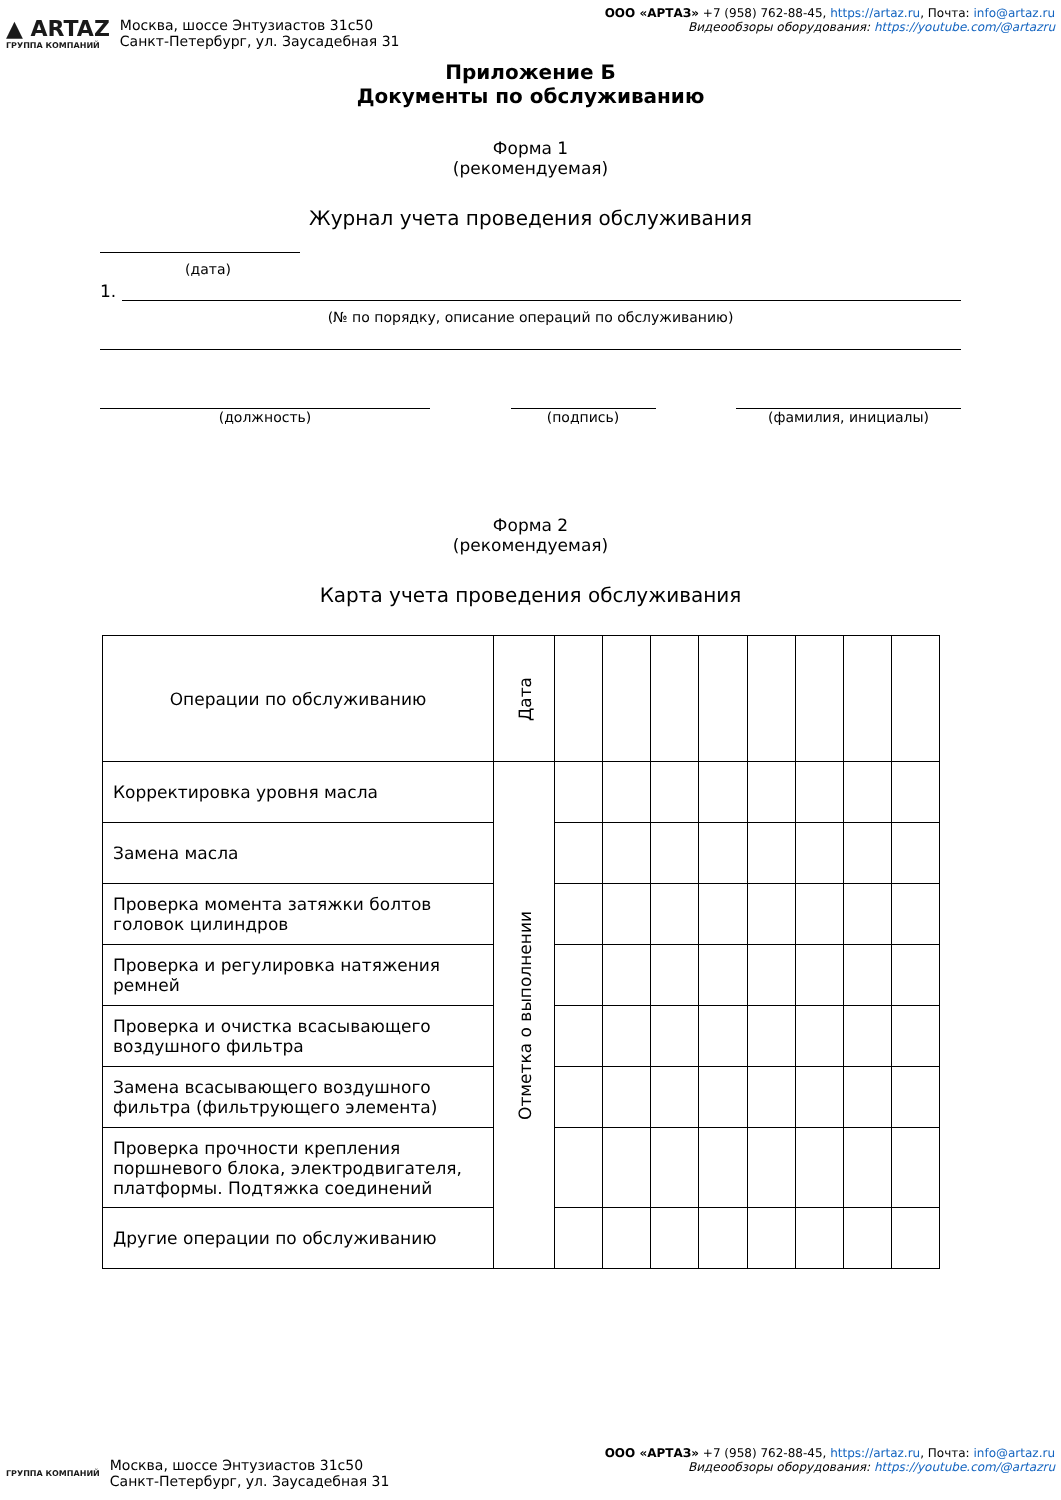▲ ARTAZ
ГРУППА КОМПАНИЙ
Москва, шоссе Энтузиастов 31с50
Санкт-Петербург, ул. Заусадебная 31
ООО «АРТАЗ» +7 (958) 762-88-45, https://artaz.ru, Почта: info@artaz.ru
Видеообзоры оборудования: https://youtube.com/@artazru
Приложение Б
Документы по обслуживанию
Форма 1
(рекомендуемая)
Журнал учета проведения обслуживания
(дата)
1.
(№ по порядку, описание операций по обслуживанию)
(должность) (подпись) (фамилия, инициалы)
Форма 2
(рекомендуемая)
Карта учета проведения обслуживания
| Операции по обслуживанию | Дата | | | | | | | | |
| Корректировка уровня масла | Отметка о выполнении | | | | | | | | |
| Замена масла | | | | | | | | | |
| Проверка момента затяжки болтов головок цилиндров | | | | | | | | | |
| Проверка и регулировка натяжения ремней | | | | | | | | | |
| Проверка и очистка всасывающего воздушного фильтра | | | | | | | | | |
| Замена всасывающего воздушного фильтра (фильтрующего элемента) | | | | | | | | | |
| Проверка прочности крепления поршневого блока, электродвигателя, платформы. Подтяжка соединений | | | | | | | | | |
| Другие операции по обслуживанию | | | | | | | | | |
ГРУППА КОМПАНИЙ
Москва, шоссе Энтузиастов 31с50
Санкт-Петербург, ул. Заусадебная 31
ООО «АРТАЗ» +7 (958) 762-88-45, https://artaz.ru, Почта: info@artaz.ru
Видеообзоры оборудования: https://youtube.com/@artazru